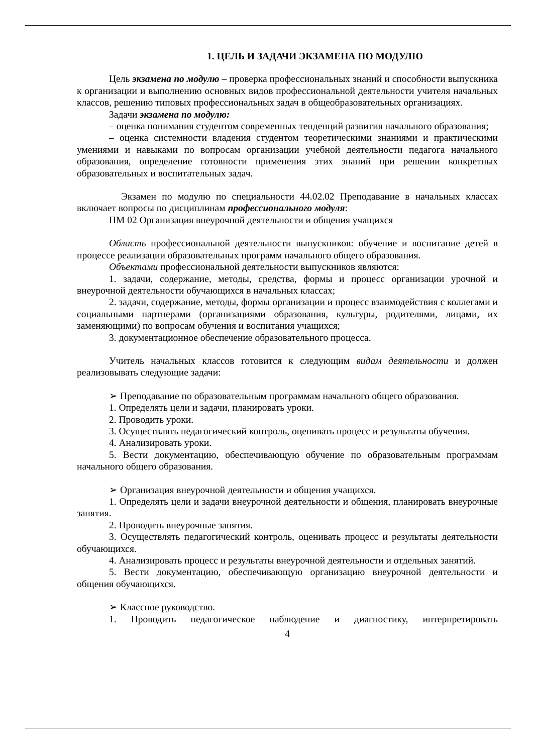1. ЦЕЛЬ И ЗАДАЧИ ЭКЗАМЕНА ПО МОДУЛЮ
Цель экзамена по модулю – проверка профессиональных знаний и способности выпускника к организации и выполнению основных видов профессиональной деятельности учителя начальных классов, решению типовых профессиональных задач в общеобразовательных организациях.
Задачи экзамена по модулю:
– оценка понимания студентом современных тенденций развития начального образования;
– оценка системности владения студентом теоретическими знаниями и практическими умениями и навыками по вопросам организации учебной деятельности педагога начального образования, определение готовности применения этих знаний при решении конкретных образовательных и воспитательных задач.
Экзамен по модулю по специальности 44.02.02 Преподавание в начальных классах включает вопросы по дисциплинам профессионального модуля:
ПМ 02 Организация внеурочной деятельности и общения учащихся
Область профессиональной деятельности выпускников: обучение и воспитание детей в процессе реализации образовательных программ начального общего образования.
Объектами профессиональной деятельности выпускников являются:
1. задачи, содержание, методы, средства, формы и процесс организации урочной и внеурочной деятельности обучающихся в начальных классах;
2. задачи, содержание, методы, формы организации и процесс взаимодействия с коллегами и социальными партнерами (организациями образования, культуры, родителями, лицами, их заменяющими) по вопросам обучения и воспитания учащихся;
3. документационное обеспечение образовательного процесса.
Учитель начальных классов готовится к следующим видам деятельности и должен реализовывать следующие задачи:
➢ Преподавание по образовательным программам начального общего образования.
1. Определять цели и задачи, планировать уроки.
2. Проводить уроки.
3. Осуществлять педагогический контроль, оценивать процесс и результаты обучения.
4. Анализировать уроки.
5. Вести документацию, обеспечивающую обучение по образовательным программам начального общего образования.
➢ Организация внеурочной деятельности и общения учащихся.
1. Определять цели и задачи внеурочной деятельности и общения, планировать внеурочные занятия.
2. Проводить внеурочные занятия.
3. Осуществлять педагогический контроль, оценивать процесс и результаты деятельности обучающихся.
4. Анализировать процесс и результаты внеурочной деятельности и отдельных занятий.
5. Вести документацию, обеспечивающую организацию внеурочной деятельности и общения обучающихся.
➢ Классное руководство.
1. Проводить педагогическое наблюдение и диагностику, интерпретировать
4